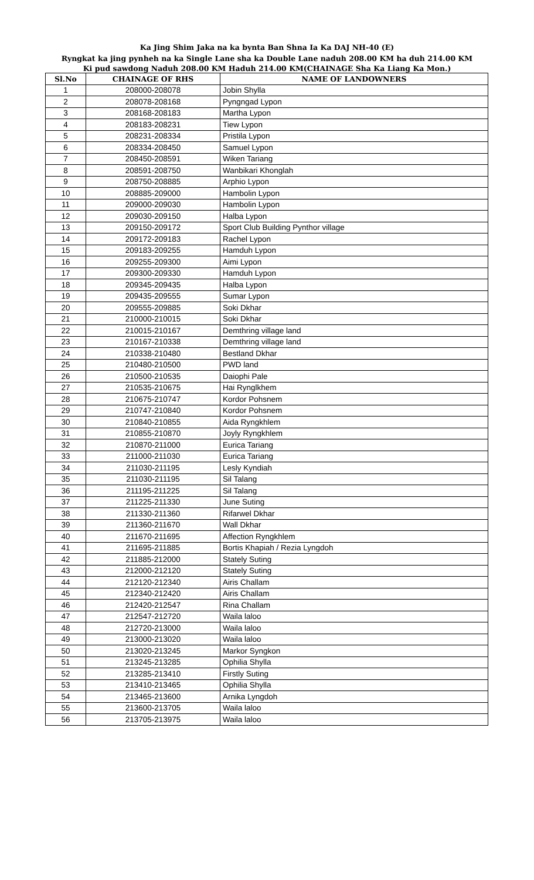Ka Jing Shim Jaka na ka bynta Ban Shna Ia Ka DAJ NH-40 (E)
Ryngkat ka jing pynheh na ka Single Lane sha ka Double Lane naduh 208.00 KM ha duh 214.00 KM
Ki pud sawdong Naduh 208.00 KM Haduh 214.00 KM(CHAINAGE Sha Ka Liang Ka Mon.)
| Sl.No | CHAINAGE OF RHS | NAME OF LANDOWNERS |
| --- | --- | --- |
| 1 | 208000-208078 | Jobin Shylla |
| 2 | 208078-208168 | Pyngngad Lypon |
| 3 | 208168-208183 | Martha Lypon |
| 4 | 208183-208231 | Tiew Lypon |
| 5 | 208231-208334 | Pristila Lypon |
| 6 | 208334-208450 | Samuel Lypon |
| 7 | 208450-208591 | Wiken Tariang |
| 8 | 208591-208750 | Wanbikari Khonglah |
| 9 | 208750-208885 | Arphio Lypon |
| 10 | 208885-209000 | Hambolin Lypon |
| 11 | 209000-209030 | Hambolin Lypon |
| 12 | 209030-209150 | Halba Lypon |
| 13 | 209150-209172 | Sport Club Building Pynthor village |
| 14 | 209172-209183 | Rachel Lypon |
| 15 | 209183-209255 | Hamduh Lypon |
| 16 | 209255-209300 | Aimi Lypon |
| 17 | 209300-209330 | Hamduh Lypon |
| 18 | 209345-209435 | Halba Lypon |
| 19 | 209435-209555 | Sumar Lypon |
| 20 | 209555-209885 | Soki Dkhar |
| 21 | 210000-210015 | Soki Dkhar |
| 22 | 210015-210167 | Demthring village land |
| 23 | 210167-210338 | Demthring village land |
| 24 | 210338-210480 | Bestland Dkhar |
| 25 | 210480-210500 | PWD land |
| 26 | 210500-210535 | Daiophi Pale |
| 27 | 210535-210675 | Hai Rynglkhem |
| 28 | 210675-210747 | Kordor Pohsnem |
| 29 | 210747-210840 | Kordor Pohsnem |
| 30 | 210840-210855 | Aida Ryngkhlem |
| 31 | 210855-210870 | Joyly Ryngkhlem |
| 32 | 210870-211000 | Eurica Tariang |
| 33 | 211000-211030 | Eurica Tariang |
| 34 | 211030-211195 | Lesly Kyndiah |
| 35 | 211030-211195 | Sil Talang |
| 36 | 211195-211225 | Sil Talang |
| 37 | 211225-211330 | June Suting |
| 38 | 211330-211360 | Rifarwel Dkhar |
| 39 | 211360-211670 | Wall Dkhar |
| 40 | 211670-211695 | Affection Ryngkhlem |
| 41 | 211695-211885 | Bortis Khapiah / Rezia Lyngdoh |
| 42 | 211885-212000 | Stately Suting |
| 43 | 212000-212120 | Stately Suting |
| 44 | 212120-212340 | Airis Challam |
| 45 | 212340-212420 | Airis Challam |
| 46 | 212420-212547 | Rina Challam |
| 47 | 212547-212720 | Waila laloo |
| 48 | 212720-213000 | Waila laloo |
| 49 | 213000-213020 | Waila laloo |
| 50 | 213020-213245 | Markor Syngkon |
| 51 | 213245-213285 | Ophilia Shylla |
| 52 | 213285-213410 | Firstly Suting |
| 53 | 213410-213465 | Ophilia Shylla |
| 54 | 213465-213600 | Arnika Lyngdoh |
| 55 | 213600-213705 | Waila laloo |
| 56 | 213705-213975 | Waila laloo |